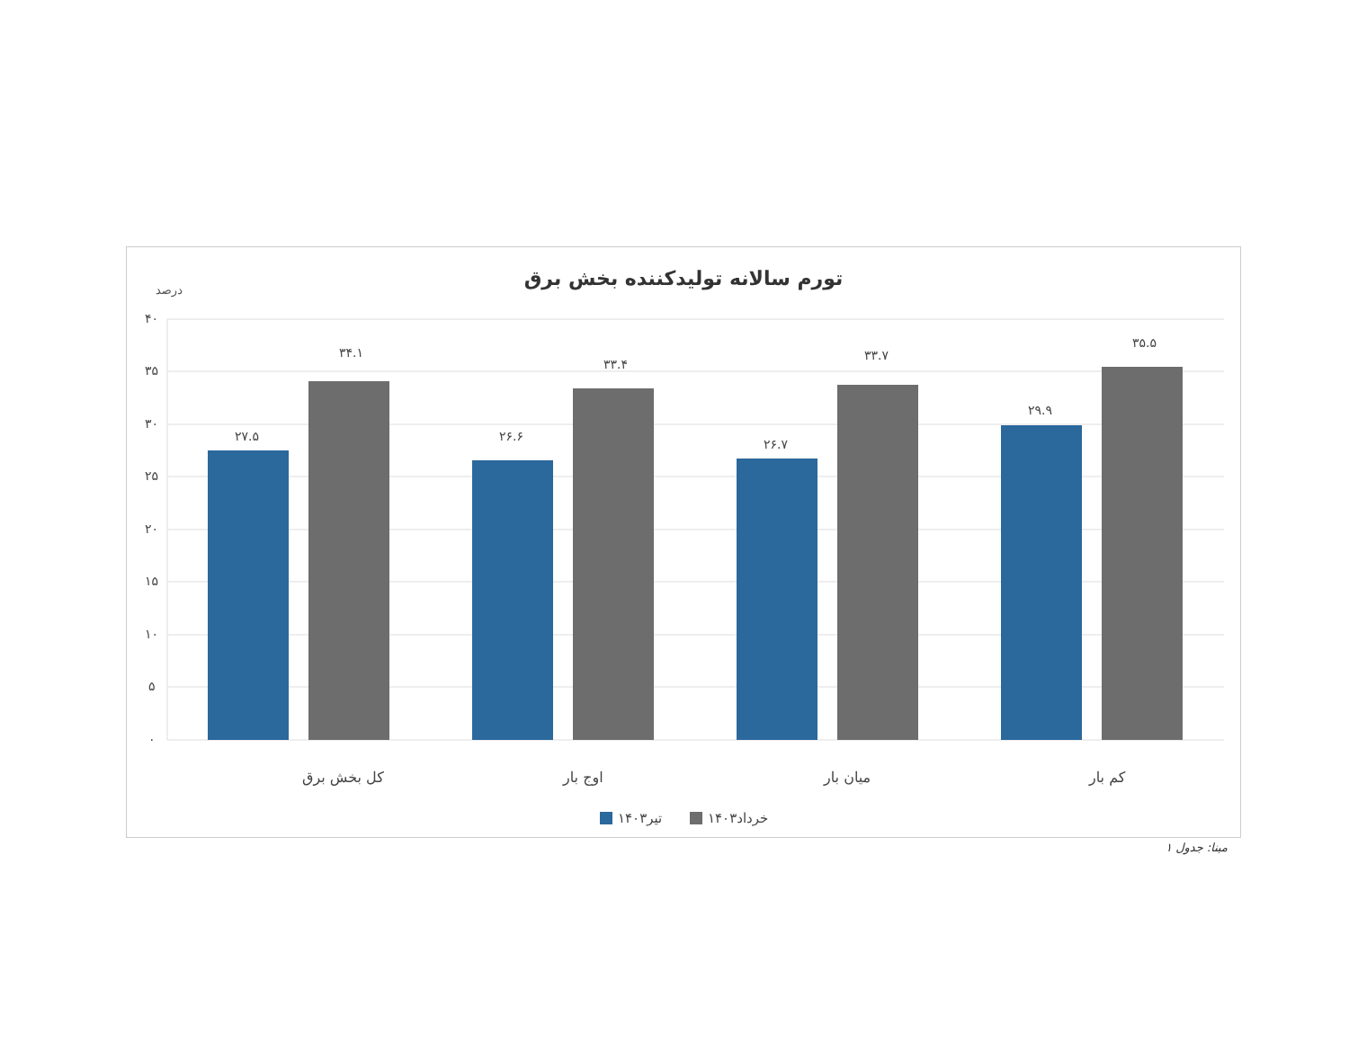تورم سالانه تولیدکننده بخش برق
درصد
۴۰
۳۵
۳۰
۲۵
۲۰
۱۵
۱۰
۵
۰
۲۷.۵
۳۴.۱
۲۶.۶
۳۳.۴
۲۶.۷
۳۳.۷
۲۹.۹
۳۵.۵
کل بخش برق
اوج بار
میان بار
کم بار
تیر۱۴۰۳
خرداد۱۴۰۳
مبنا: جدول ۱